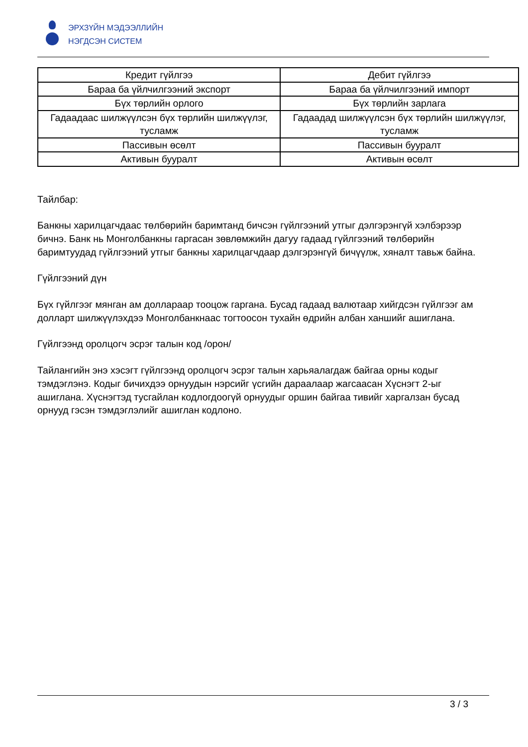ЭРХЗҮЙН МЭДЭЭЛЛИЙН
НЭГДСЭН СИСТЕМ
| Кредит гүйлгээ | Дебит гүйлгээ |
| Бараа ба үйлчилгээний экспорт | Бараа ба үйлчилгээний импорт |
| Бүх төрлийн орлого | Бүх төрлийн зарлага |
| Гадаадаас шилжүүлсэн бүх төрлийн шилжүүлэг, тусламж | Гадаадад шилжүүлсэн бүх төрлийн шилжүүлэг, тусламж |
| Пассивын өсөлт | Пассивын бууралт |
| Активын бууралт | Активын өсөлт |
Тайлбар:
Банкны харилцагчдаас төлбөрийн баримтанд бичсэн гүйлгээний утгыг дэлгэрэнгүй хэлбэрээр бичнэ. Банк нь Монголбанкны гаргасан зөвлөмжийн дагуу гадаад гүйлгээний төлбөрийн баримтуудад гүйлгээний утгыг банкны харилцагчдаар дэлгэрэнгүй бичүүлж, хяналт тавьж байна.
Гүйлгээний дүн
Бүх гүйлгээг мянган ам доллараар тооцож гаргана. Бусад гадаад валютаар хийгдсэн гүйлгээг ам долларт шилжүүлэхдээ Монголбанкнаас тогтоосон тухайн өдрийн албан ханшийг ашиглана.
Гүйлгээнд оролцогч эсрэг талын код /орон/
Тайлангийн энэ хэсэгт гүйлгээнд оролцогч эсрэг талын харьяалагдаж байгаа орны кодыг тэмдэглэнэ. Кодыг бичихдээ орнуудын нэрсийг үсгийн дараалаар жагсаасан Хүснэгт 2-ыг ашиглана. Хүснэгтэд тусгайлан кодлогдоогүй орнуудыг оршин байгаа тивийг харгалзан бусад орнууд гэсэн тэмдэглэлийг ашиглан кодлоно.
3 / 3